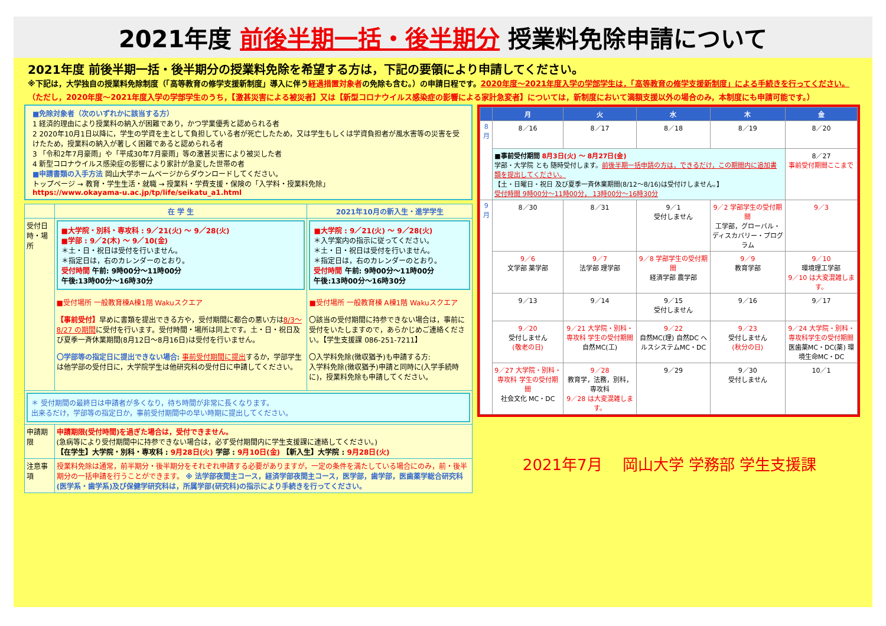2021年度 前後半期一括・後半期分 授業料免除申請について
2021年度 前後半期一括・後半期分の授業料免除を希望する方は，下記の要領により申請してください。
※下記は，大学独自の授業料免除制度（「高等教育の修学支援新制度」導入に伴う経過措置対象者の免除も含む。）の申請日程です。2020年度～2021年度入学の学部学生は，「高等教育の修学支援新制度」による手続きを行ってください。（ただし，2020年度～2021年度入学の学部学生のうち，【激甚災害による被災者】又は【新型コロナウイルス感染症の影響による家計急変者】については，新制度において満額支援以外の場合のみ，本制度にも申請可能です。）
■免除対象者（次のいずれかに該当する方）
1 経済的理由により授業料の納入が困難であり，かつ学業優秀と認められる者
2 2020年10月1日以降に，学生の学資を主として負担している者が死亡したため，又は学生もしくは学資負担者が風水害等の災害を受けたため，授業料の納入が著しく困難であると認められる者
3 「令和2年7月豪雨」や「平成30年7月豪雨」等の激甚災害により被災した者
4 新型コロナウイルス感染症の影響により家計が急変した世帯の者
■申請書類の入手方法 岡山大学ホームページからダウンロードしてください。
トップページ → 教育・学生生活・就職 → 授業料・学費支援・保険の「入学料・授業料免除」
https://www.okayama-u.ac.jp/tp/life/seikatu_a1.html
| | 在 学 生 | 2021年10月の新入生・進学学生 |
| --- | --- | --- |
| 受付日時・場所 | ■大学院・別科・専攻科 : 9／21(火) ～ 9／28(火) ■学部 : 9／2(木) ～ 9／10(金) ＊土・日・祝日は受付を行いません。 ＊指定日は，右のカレンダーのとおり。 受付時間 午前: 9時00分～11時00分 午後:13時00分～16時30分 ■受付場所 一般教育棟A棟1階 Wakuスクエア 【事前受付】 早めに書類を提出できる方や，受付期間に都合の悪い方は 8/3～8/27 の期間 に受付を行います。受付時間・場所は同上です。土・日・祝日及び夏季一斉休業期間(8月12日～8月16日)は受付を行いません。 〇学部等の指定日に提出できない場合: 事前受付期間に提出 するか，学部学生は他学部の受付日に，大学院学生は他研究科の受付日に申請してください。 | ■大学院 : 9／21(火) ～ 9／28(火) ＊入学案内の指示に従ってください。 ＊土・日・祝日は受付を行いません。 ＊指定日は，右のカレンダーのとおり。 受付時間 午前: 9時00分～11時00分 午後:13時00分～16時30分 ■受付場所 一般教育棟 A棟1階 Wakuスクエア 〇該当の受付期間に持参できない場合は，事前に受付をいたしますので，あらかじめご連絡ください。【学生支援課 086-251-7211】 〇入学料免除(徴収猶予)も申請する方: 入学料免除(徴収猶予)申請と同時に(入学手続時に)，授業料免除も申請してください。 |
| ＊ 受付期間の最終日は申請者が多くなり，待ち時間が非常に長くなります。 出来るだけ，学部等の指定日か，事前受付期間中の早い時期に提出してください。 | | |
| 申請期限 | 申請期限(受付時間)を過ぎた場合は，受付できません。 (急病等により受付期間中に持参できない場合は，必ず受付期間内に学生支援課に連絡してください。) 【在学生】大学院・別科・専攻科 : 9月28日(火) 学部 : 9月10日(金) 【新入生】大学院 : 9月28日(火) | |
| 注意事項 | 授業料免除は通常，前半期分・後半期分をそれぞれ申請する必要がありますが，一定の条件を満たしている場合にのみ，前・後半期分の一括申請を行うことができます。 ※ 法学部夜間主コース，経済学部夜間主コース，医学部，歯学部，医歯薬学総合研究科(医学系・歯学系)及び保健学研究科は，所属学部(研究科)の指示により手続きを行ってください。 | |
| | 月 | 火 | 水 | 木 | 金 |
| --- | --- | --- | --- | --- | --- |
| 8月 | 8／16 | 8／17 | 8／18 | 8／19 | 8／20 |
| | ■事前受付期間 8月3日(火) ～ 8月27日(金) 学部・大学院 とも 随時受付します。 前後半期一括申請の方は，できるだけ，この期間内に追加書類を提出してください。 【土・日曜日・祝日 及び夏季一斉休業期間(8/12～8/16)は受付けしません。】 受付時間 9時00分～11時00分， 13時00分～16時30分 | | | | 8／27 事前受付期間ここまで |
| 9月 | 8／30 | 8／31 | 9／1 受付しません | 9／2 学部学生の受付期間 工学部，グローバル・ディスカバリー・プログラム | 9／3 |
| | 9／6 文学部 薬学部 | 9／7 法学部 理学部 | 9／8 学部学生の受付期間 経済学部 農学部 | 9／9 教育学部 | 9／10 環境理工学部 9／10 は大変混雑します。 |
| | 9／13 | 9／14 | 9／15 受付しません | 9／16 | 9／17 |
| | 9／20 受付しません (敬老の日) | 9／21 大学院・別科・専攻科 学生の受付期間 自然MC(工) | 9／22 自然MC(理) 自然DC ヘルスシステムMC・DC | 9／23 受付しません (秋分の日) | 9／24 大学院・別科・専攻科学生の受付期間 医歯薬MC・DC(薬) 環境生命MC・DC |
| | 9／27 大学院・別科・専攻科 学生の受付期間 社会文化 MC・DC | 9／28 教育学，法務，別科，専攻科 9／28 は大変混雑します。 | 9／29 | 9／30 受付しません | 10／1 |
2021年7月　 岡山大学 学務部 学生支援課